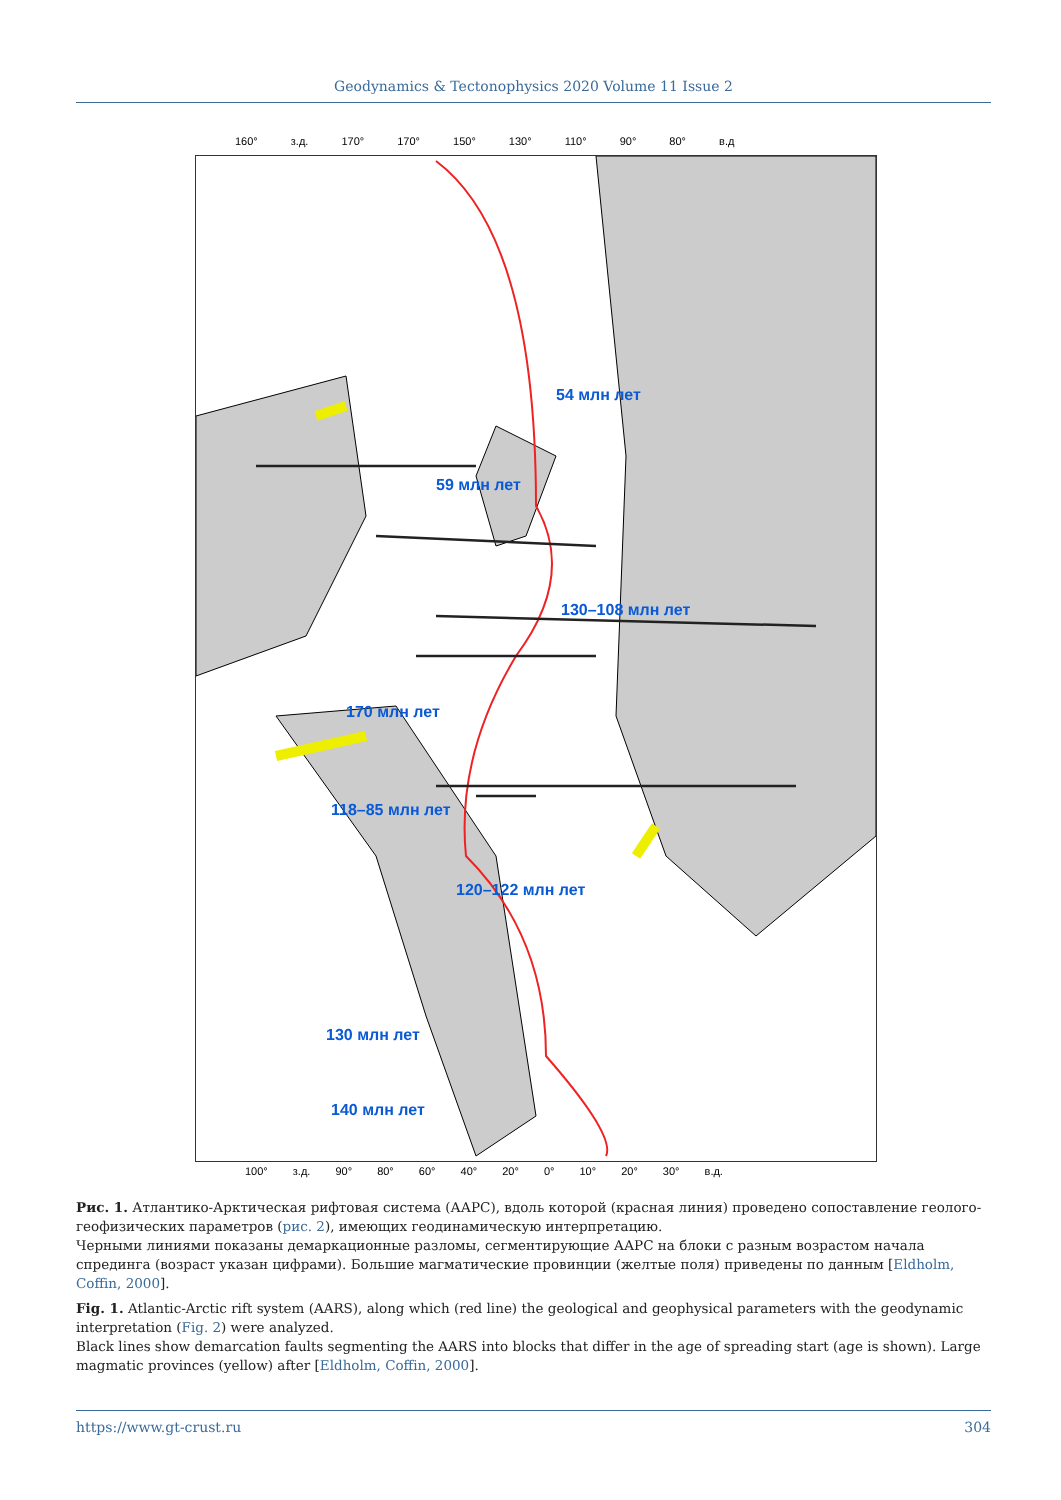Geodynamics & Tectonophysics 2020 Volume 11 Issue 2
160° з.д. 170° 170° 150° 130° 110° 90° 80° в.д
54 млн лет
59 млн лет
130–108 млн лет
170 млн лет
118–85 млн лет
120–122 млн лет
130 млн лет
140 млн лет
100° з.д. 90° 80° 60° 40° 20° 0° 10° 20° 30° в.д.
Рис. 1. Атлантико-Арктическая рифтовая система (ААРС), вдоль которой (красная линия) проведено сопоставление геолого-геофизических параметров (рис. 2), имеющих геодинамическую интерпретацию.
Черными линиями показаны демаркационные разломы, сегментирующие ААРС на блоки с разным возрастом начала спрединга (возраст указан цифрами). Большие магматические провинции (желтые поля) приведены по данным [Eldholm, Coffin, 2000].
Fig. 1. Atlantic-Arctic rift system (AARS), along which (red line) the geological and geophysical parameters with the geodynamic interpretation (Fig. 2) were analyzed.
Black lines show demarcation faults segmenting the AARS into blocks that differ in the age of spreading start (age is shown). Large magmatic provinces (yellow) after [Eldholm, Coffin, 2000].
https://www.gt-crust.ru 304